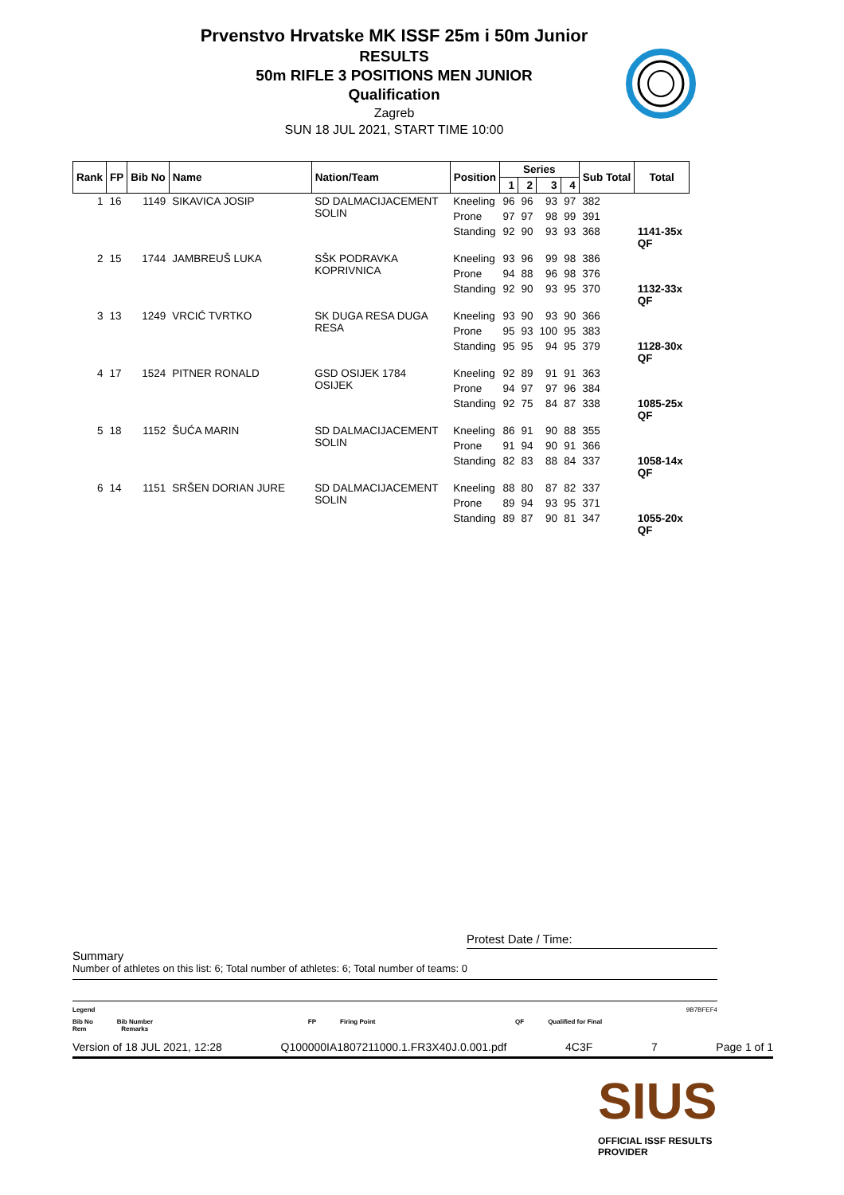Prvenstvo Hrvatske MK ISSF 25m i 50m Junior
RESULTS
50m RIFLE 3 POSITIONS MEN JUNIOR
Qualification
Zagreb
SUN 18 JUL 2021, START TIME 10:00
| Rank | FP | Bib No | Name | Nation/Team | Position | Series | | | | Sub Total | Total |
| --- | --- | --- | --- | --- | --- | --- | --- | --- | --- | --- | --- |
| | | | | | | 1 | 2 | 3 | 4 | | |
| 1 | 16 | 1149 | SIKAVICA JOSIP | SD DALMACIJACEMENT SOLIN | Kneeling | 96 | 96 | 93 | 97 | 382 | |
| | | | | | Prone | 97 | 97 | 98 | 99 | 391 | |
| | | | | | Standing | 92 | 90 | 93 | 93 | 368 | 1141-35x QF |
| 2 | 15 | 1744 | JAMBREUŠ LUKA | SŠK PODRAVKA KOPRIVNICA | Kneeling | 93 | 96 | 99 | 98 | 386 | |
| | | | | | Prone | 94 | 88 | 96 | 98 | 376 | |
| | | | | | Standing | 92 | 90 | 93 | 95 | 370 | 1132-33x QF |
| 3 | 13 | 1249 | VRCIĆ TVRTKO | SK DUGA RESA DUGA RESA | Kneeling | 93 | 90 | 93 | 90 | 366 | |
| | | | | | Prone | 95 | 93 | 100 | 95 | 383 | |
| | | | | | Standing | 95 | 95 | 94 | 95 | 379 | 1128-30x QF |
| 4 | 17 | 1524 | PITNER RONALD | GSD OSIJEK 1784 OSIJEK | Kneeling | 92 | 89 | 91 | 91 | 363 | |
| | | | | | Prone | 94 | 97 | 97 | 96 | 384 | |
| | | | | | Standing | 92 | 75 | 84 | 87 | 338 | 1085-25x QF |
| 5 | 18 | 1152 | ŠUĆA MARIN | SD DALMACIJACEMENT SOLIN | Kneeling | 86 | 91 | 90 | 88 | 355 | |
| | | | | | Prone | 91 | 94 | 90 | 91 | 366 | |
| | | | | | Standing | 82 | 83 | 88 | 84 | 337 | 1058-14x QF |
| 6 | 14 | 1151 | SRŠEN DORIAN JURE | SD DALMACIJACEMENT SOLIN | Kneeling | 88 | 80 | 87 | 82 | 337 | |
| | | | | | Prone | 89 | 94 | 93 | 95 | 371 | |
| | | | | | Standing | 89 | 87 | 90 | 81 | 347 | 1055-20x QF |
Protest Date / Time:
Summary
Number of athletes on this list: 6; Total number of athletes: 6; Total number of teams: 0
Legend 9B7BFEF4
Bib No Bib Number FP Firing Point QF Qualified for Final
Rem Remarks
Version of 18 JUL 2021, 12:28 Q100000IA1807211000.1.FR3X40J.0.001.pdf 4C3F 7 Page 1 of 1
SIUS
OFFICIAL ISSF RESULTS PROVIDER